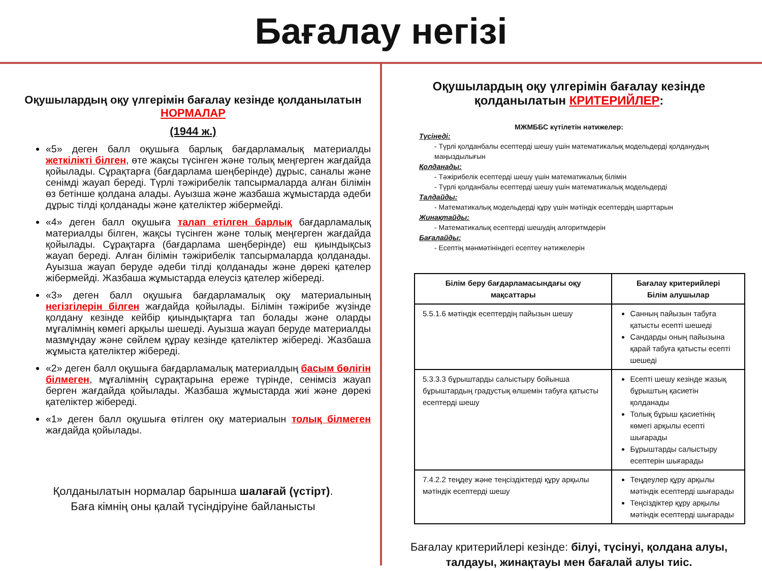Бағалау негізі
Оқушылардың оқу үлгерімін бағалау кезінде қолданылатын НОРМАЛАР
(1944 ж.)
«5» деген балл оқушыға барлық бағдарламалық материалды жеткілікті білген, өте жақсы түсінген және толық меңгерген жағдайда қойылады. Сұрақтарға (бағдарлама шеңберінде) дұрыс, саналы және сенімді жауап береді. Түрлі тәжірибелік тапсырмаларда алған білімін өз бетінше қолдана алады. Ауызша және жазбаша жұмыстарда әдеби дұрыс тілді қолданады және қателіктер жібермейді.
«4» деген балл оқушыға талап етілген барлық бағдарламалық материалды білген, жақсы түсінген және толық меңгерген жағдайда қойылады. Сұрақтарға (бағдарлама шеңберінде) еш қиындықсыз жауап береді. Алған білімін тәжірибелік тапсырмаларда қолданады. Ауызша жауап беруде әдеби тілді қолданады және дөрекі қателер жібермейді. Жазбаша жұмыстарда елеусіз қателер жібереді.
«3» деген балл оқушыға бағдарламалық оқу материалының негізгілерін білген жағдайда қойылады. Білімін тәжірибе жүзінде қолдану кезінде кейбір қиындықтарға тап болады және оларды мұғалімнің көмегі арқылы шешеді. Ауызша жауап беруде материалды мазмұндау және сөйлем құрау кезінде қателіктер жібереді. Жазбаша жұмыста қателіктер жібереді.
«2» деген балл оқушыға бағдарламалық материалдың басым бөлігін білмеген, мұғалімнің сұрақтарына ереже түрінде, сенімсіз жауап берген жағдайда қойылады. Жазбаша жұмыстарда жиі және дөрекі қателіктер жібереді.
«1» деген балл оқушыға өтілген оқу материалын толық білмеген жағдайда қойылады.
Қолданылатын нормалар барынша шалағай (үстірт).
Баға кімнің оны қалай түсіндіруіне байланысты
Оқушылардың оқу үлгерімін бағалау кезінде қолданылатын КРИТЕРИЙЛЕР:
МЖМББС күтілетін нәтижелер:
Түсінеді:
- Түрлі қолданбалы есептерді шешу үшін математикалық модельдерді қолданудың маңыздылығын
Қолданады:
- Тәжірибелік есептерді шешу үшін математикалық білімін
- Түрлі қолданбалы есептерді шешу үшін математикалық модельдерді
Талдайды:
- Математикалық модельдерді құру үшін мәтіндік есептердің шарттарын
Жинақтайды:
- Математикалық есептерді шешудің алгоритмдерін
Бағалайды:
- Есептің мәнмәтініндегі есептеу нәтижелерін
| Білім беру бағдарламасындағы оқу мақсаттары | Бағалау критерийлері Білім алушылар |
| --- | --- |
| 5.5.1.6 мәтіндік есептердің пайызын шешу | Санның пайызын табуға қатысты есепті шешеді Сандарды оның пайызына қарай табуға қатысты есепті шешеді |
| 5.3.3.3 бұрыштарды салыстыру бойынша бұрыштардың градустық өлшемін табуға қатысты есептерді шешу | Есепті шешу кезінде жазық бұрыштың қасиетін қолданады Толық бұрыш қасиетінің көмегі арқылы есепті шығарады Бұрыштарды салыстыру есептерін шығарады |
| 7.4.2.2 теңдеу және теңсіздіктерді құру арқылы мәтіндік есептерді шешу | Теңдеулер құру арқылы мәтіндік есептерді шығарады Теңсіздіктер құру арқылы мәтіндік есептерді шығарады |
Бағалау критерийлері кезінде: білуі, түсінуі, қолдана алуы, талдауы, жинақтауы мен бағалай алуы тиіс.